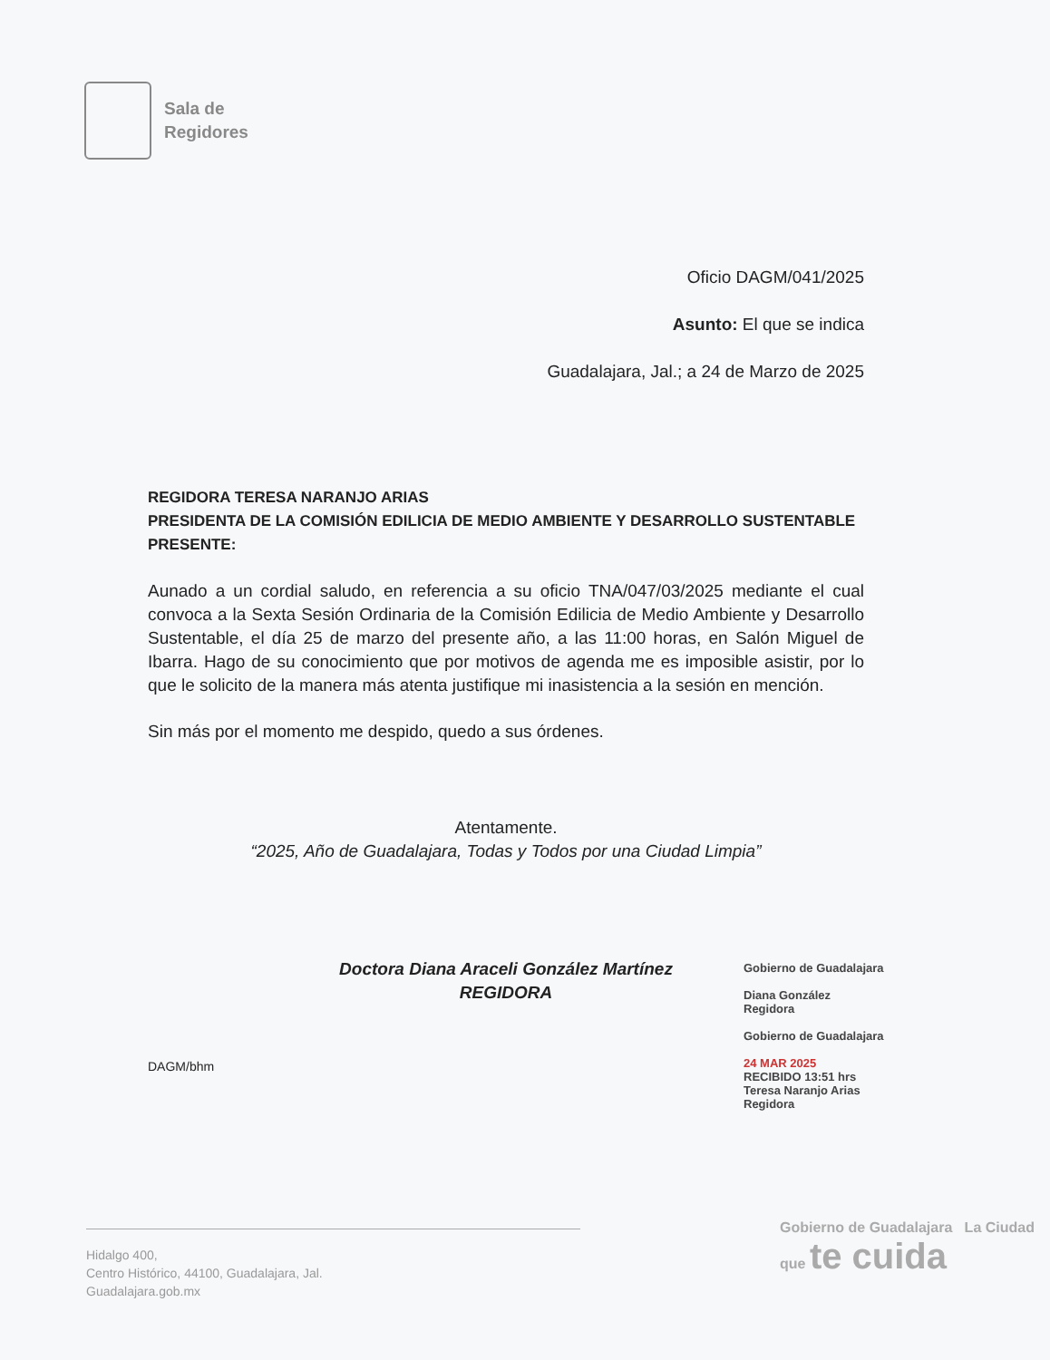Sala de
Regidores
Oficio DAGM/041/2025
Asunto: El que se indica
Guadalajara, Jal.; a 24 de Marzo de 2025
REGIDORA TERESA NARANJO ARIAS
PRESIDENTA DE LA COMISIÓN EDILICIA DE MEDIO AMBIENTE Y DESARROLLO SUSTENTABLE
PRESENTE:
Aunado a un cordial saludo, en referencia a su oficio TNA/047/03/2025 mediante el cual convoca a la Sexta Sesión Ordinaria de la Comisión Edilicia de Medio Ambiente y Desarrollo Sustentable, el día 25 de marzo del presente año, a las 11:00 horas, en Salón Miguel de Ibarra. Hago de su conocimiento que por motivos de agenda me es imposible asistir, por lo que le solicito de la manera más atenta justifique mi inasistencia a la sesión en mención.
Sin más por el momento me despido, quedo a sus órdenes.
Atentamente.
“2025, Año de Guadalajara, Todas y Todos por una Ciudad Limpia”
Doctora Diana Araceli González Martínez
REGIDORA
DAGM/bhm
Gobierno de Guadalajara
Diana González
Regidora
Gobierno de Guadalajara
24 MAR 2025
RECIBIDO 13:51 hrs
Teresa Naranjo Arias
Regidora
Hidalgo 400,
Centro Histórico, 44100, Guadalajara, Jal.
Guadalajara.gob.mx
Gobierno de Guadalajara La Ciudad que te cuida